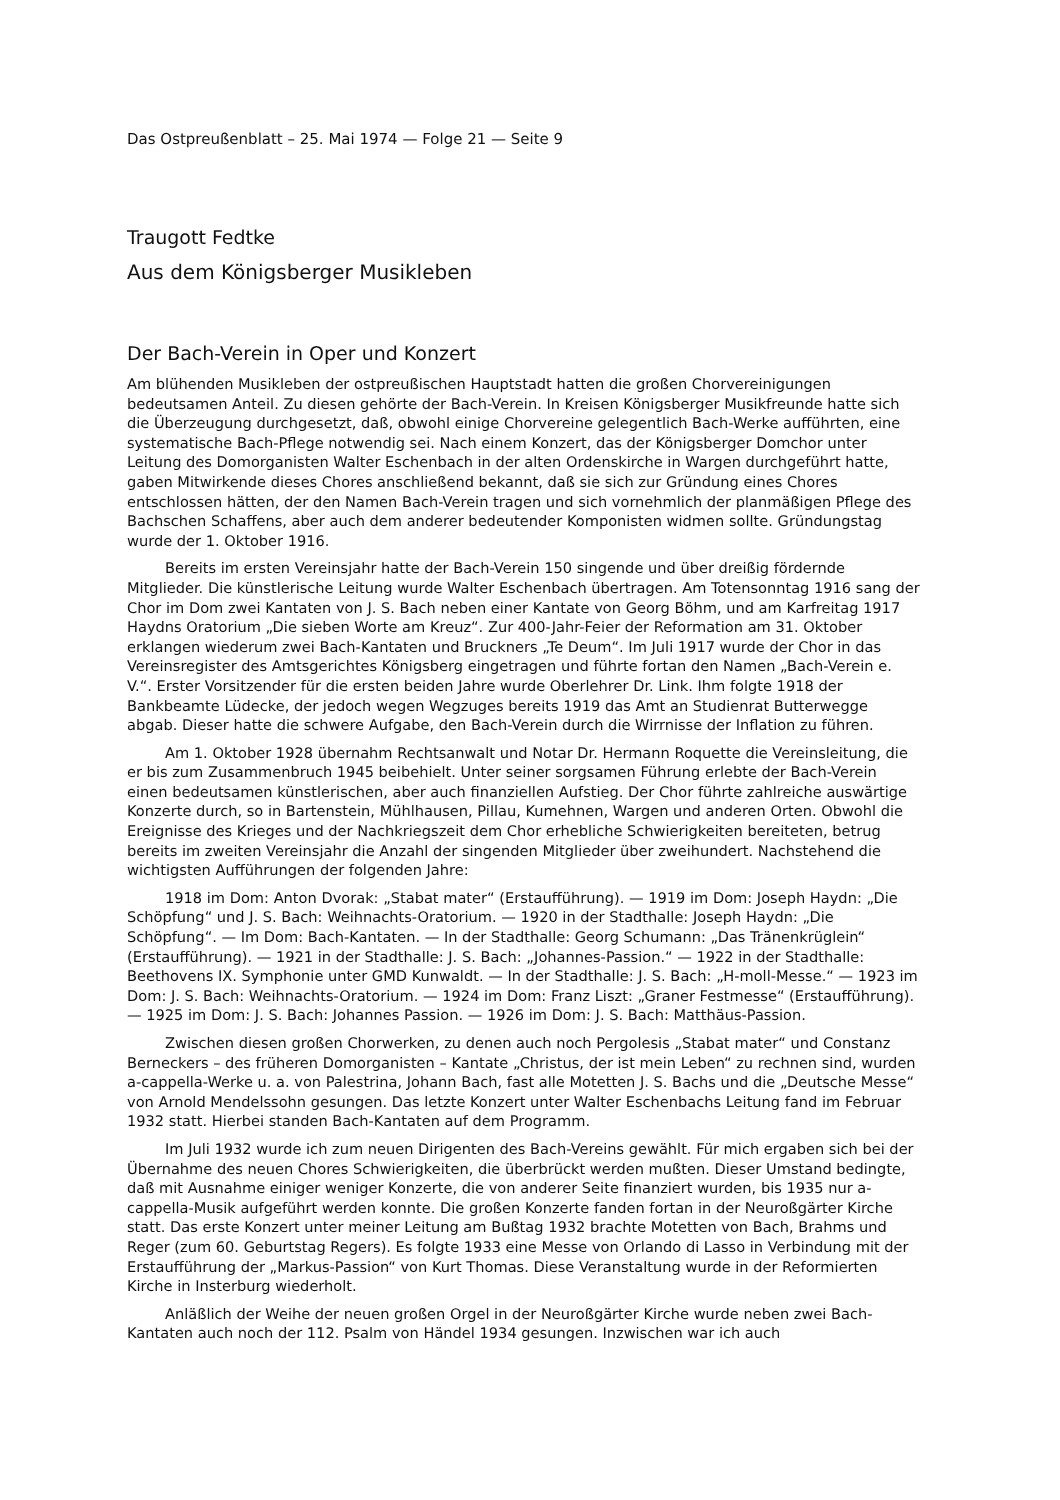Das Ostpreußenblatt – 25. Mai 1974 — Folge 21 — Seite 9
Traugott Fedtke
Aus dem Königsberger Musikleben
Der Bach-Verein in Oper und Konzert
Am blühenden Musikleben der ostpreußischen Hauptstadt hatten die großen Chorvereinigungen bedeutsamen Anteil. Zu diesen gehörte der Bach-Verein. In Kreisen Königsberger Musikfreunde hatte sich die Überzeugung durchgesetzt, daß, obwohl einige Chorvereine gelegentlich Bach-Werke aufführten, eine systematische Bach-Pflege notwendig sei. Nach einem Konzert, das der Königsberger Domchor unter Leitung des Domorganisten Walter Eschenbach in der alten Ordenskirche in Wargen durchgeführt hatte, gaben Mitwirkende dieses Chores anschließend bekannt, daß sie sich zur Gründung eines Chores entschlossen hätten, der den Namen Bach-Verein tragen und sich vornehmlich der planmäßigen Pflege des Bachschen Schaffens, aber auch dem anderer bedeutender Komponisten widmen sollte. Gründungstag wurde der 1. Oktober 1916.
Bereits im ersten Vereinsjahr hatte der Bach-Verein 150 singende und über dreißig fördernde Mitglieder. Die künstlerische Leitung wurde Walter Eschenbach übertragen. Am Totensonntag 1916 sang der Chor im Dom zwei Kantaten von J. S. Bach neben einer Kantate von Georg Böhm, und am Karfreitag 1917 Haydns Oratorium „Die sieben Worte am Kreuz“. Zur 400-Jahr-Feier der Reformation am 31. Oktober erklangen wiederum zwei Bach-Kantaten und Bruckners „Te Deum“. Im Juli 1917 wurde der Chor in das Vereinsregister des Amtsgerichtes Königsberg eingetragen und führte fortan den Namen „Bach-Verein e. V.“. Erster Vorsitzender für die ersten beiden Jahre wurde Oberlehrer Dr. Link. Ihm folgte 1918 der Bankbeamte Lüdecke, der jedoch wegen Wegzuges bereits 1919 das Amt an Studienrat Butterwegge abgab. Dieser hatte die schwere Aufgabe, den Bach-Verein durch die Wirrnisse der Inflation zu führen.
Am 1. Oktober 1928 übernahm Rechtsanwalt und Notar Dr. Hermann Roquette die Vereinsleitung, die er bis zum Zusammenbruch 1945 beibehielt. Unter seiner sorgsamen Führung erlebte der Bach-Verein einen bedeutsamen künstlerischen, aber auch finanziellen Aufstieg. Der Chor führte zahlreiche auswärtige Konzerte durch, so in Bartenstein, Mühlhausen, Pillau, Kumehnen, Wargen und anderen Orten. Obwohl die Ereignisse des Krieges und der Nachkriegszeit dem Chor erhebliche Schwierigkeiten bereiteten, betrug bereits im zweiten Vereinsjahr die Anzahl der singenden Mitglieder über zweihundert. Nachstehend die wichtigsten Aufführungen der folgenden Jahre:
1918 im Dom: Anton Dvorak: „Stabat mater“ (Erstaufführung). — 1919 im Dom: Joseph Haydn: „Die Schöpfung“ und J. S. Bach: Weihnachts-Oratorium. — 1920 in der Stadthalle: Joseph Haydn: „Die Schöpfung“. — Im Dom: Bach-Kantaten. — In der Stadthalle: Georg Schumann: „Das Tränenkrüglein“ (Erstaufführung). — 1921 in der Stadthalle: J. S. Bach: „Johannes-Passion.“ — 1922 in der Stadthalle: Beethovens IX. Symphonie unter GMD Kunwaldt. — In der Stadthalle: J. S. Bach: „H-moll-Messe.“ — 1923 im Dom: J. S. Bach: Weihnachts-Oratorium. — 1924 im Dom: Franz Liszt: „Graner Festmesse“ (Erstaufführung). — 1925 im Dom: J. S. Bach: Johannes Passion. — 1926 im Dom: J. S. Bach: Matthäus-Passion.
Zwischen diesen großen Chorwerken, zu denen auch noch Pergolesis „Stabat mater“ und Constanz Berneckers – des früheren Domorganisten – Kantate „Christus, der ist mein Leben“ zu rechnen sind, wurden a-cappella-Werke u. a. von Palestrina, Johann Bach, fast alle Motetten J. S. Bachs und die „Deutsche Messe“ von Arnold Mendelssohn gesungen. Das letzte Konzert unter Walter Eschenbachs Leitung fand im Februar 1932 statt. Hierbei standen Bach-Kantaten auf dem Programm.
Im Juli 1932 wurde ich zum neuen Dirigenten des Bach-Vereins gewählt. Für mich ergaben sich bei der Übernahme des neuen Chores Schwierigkeiten, die überbrückt werden mußten. Dieser Umstand bedingte, daß mit Ausnahme einiger weniger Konzerte, die von anderer Seite finanziert wurden, bis 1935 nur a-cappella-Musik aufgeführt werden konnte. Die großen Konzerte fanden fortan in der Neuroßgärter Kirche statt. Das erste Konzert unter meiner Leitung am Bußtag 1932 brachte Motetten von Bach, Brahms und Reger (zum 60. Geburtstag Regers). Es folgte 1933 eine Messe von Orlando di Lasso in Verbindung mit der Erstaufführung der „Markus-Passion“ von Kurt Thomas. Diese Veranstaltung wurde in der Reformierten Kirche in Insterburg wiederholt.
Anläßlich der Weihe der neuen großen Orgel in der Neuroßgärter Kirche wurde neben zwei Bach-Kantaten auch noch der 112. Psalm von Händel 1934 gesungen. Inzwischen war ich auch